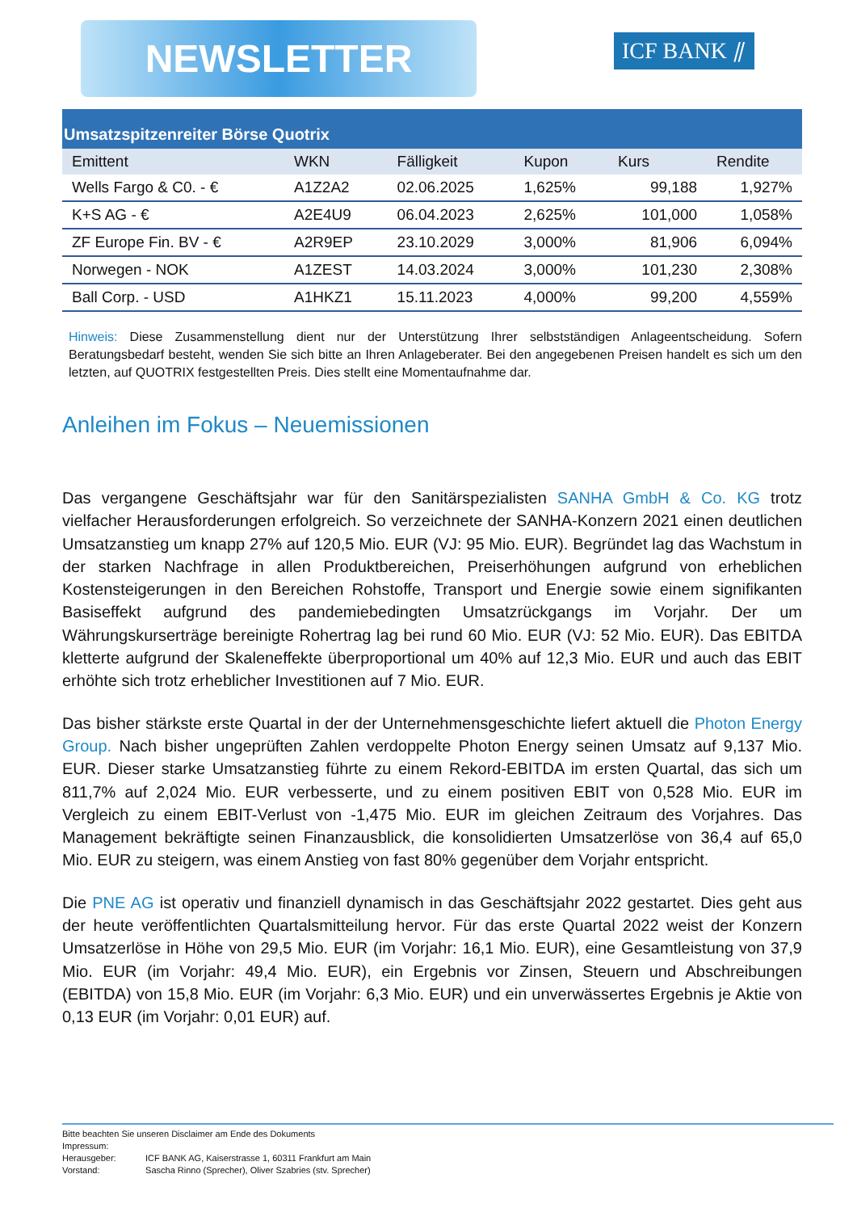NEWSLETTER ICF BANK ⫽
| Umsatzspitzenreiter Börse Quotrix | | | | | |
| --- | --- | --- | --- | --- | --- |
| Emittent | WKN | Fälligkeit | Kupon | Kurs | Rendite |
| Wells Fargo & C0. - € | A1Z2A2 | 02.06.2025 | 1,625% | 99,188 | 1,927% |
| K+S AG - € | A2E4U9 | 06.04.2023 | 2,625% | 101,000 | 1,058% |
| ZF Europe Fin. BV - € | A2R9EP | 23.10.2029 | 3,000% | 81,906 | 6,094% |
| Norwegen - NOK | A1ZEST | 14.03.2024 | 3,000% | 101,230 | 2,308% |
| Ball Corp. - USD | A1HKZ1 | 15.11.2023 | 4,000% | 99,200 | 4,559% |
Hinweis: Diese Zusammenstellung dient nur der Unterstützung Ihrer selbstständigen Anlageentscheidung. Sofern Beratungsbedarf besteht, wenden Sie sich bitte an Ihren Anlageberater. Bei den angegebenen Preisen handelt es sich um den letzten, auf QUOTRIX festgestellten Preis. Dies stellt eine Momentaufnahme dar.
Anleihen im Fokus – Neuemissionen
Das vergangene Geschäftsjahr war für den Sanitärspezialisten SANHA GmbH & Co. KG trotz vielfacher Herausforderungen erfolgreich. So verzeichnete der SANHA-Konzern 2021 einen deutlichen Umsatzanstieg um knapp 27% auf 120,5 Mio. EUR (VJ: 95 Mio. EUR). Begründet lag das Wachstum in der starken Nachfrage in allen Produktbereichen, Preiserhöhungen aufgrund von erheblichen Kostensteigerungen in den Bereichen Rohstoffe, Transport und Energie sowie einem signifikanten Basiseffekt aufgrund des pandemiebedingten Umsatzrückgangs im Vorjahr. Der um Währungskurserträge bereinigte Rohertrag lag bei rund 60 Mio. EUR (VJ: 52 Mio. EUR). Das EBITDA kletterte aufgrund der Skaleneffekte überproportional um 40% auf 12,3 Mio. EUR und auch das EBIT erhöhte sich trotz erheblicher Investitionen auf 7 Mio. EUR.
Das bisher stärkste erste Quartal in der der Unternehmensgeschichte liefert aktuell die Photon Energy Group. Nach bisher ungeprüften Zahlen verdoppelte Photon Energy seinen Umsatz auf 9,137 Mio. EUR. Dieser starke Umsatzanstieg führte zu einem Rekord-EBITDA im ersten Quartal, das sich um 811,7% auf 2,024 Mio. EUR verbesserte, und zu einem positiven EBIT von 0,528 Mio. EUR im Vergleich zu einem EBIT-Verlust von -1,475 Mio. EUR im gleichen Zeitraum des Vorjahres. Das Management bekräftigte seinen Finanzausblick, die konsolidierten Umsatzerlöse von 36,4 auf 65,0 Mio. EUR zu steigern, was einem Anstieg von fast 80% gegenüber dem Vorjahr entspricht.
Die PNE AG ist operativ und finanziell dynamisch in das Geschäftsjahr 2022 gestartet. Dies geht aus der heute veröffentlichten Quartalsmitteilung hervor. Für das erste Quartal 2022 weist der Konzern Umsatzerlöse in Höhe von 29,5 Mio. EUR (im Vorjahr: 16,1 Mio. EUR), eine Gesamtleistung von 37,9 Mio. EUR (im Vorjahr: 49,4 Mio. EUR), ein Ergebnis vor Zinsen, Steuern und Abschreibungen (EBITDA) von 15,8 Mio. EUR (im Vorjahr: 6,3 Mio. EUR) und ein unverwässertes Ergebnis je Aktie von 0,13 EUR (im Vorjahr: 0,01 EUR) auf.
Bitte beachten Sie unseren Disclaimer am Ende des Dokuments
Impressum:
Herausgeber: ICF BANK AG, Kaiserstrasse 1, 60311 Frankfurt am Main
Vorstand: Sascha Rinno (Sprecher), Oliver Szabries (stv. Sprecher)